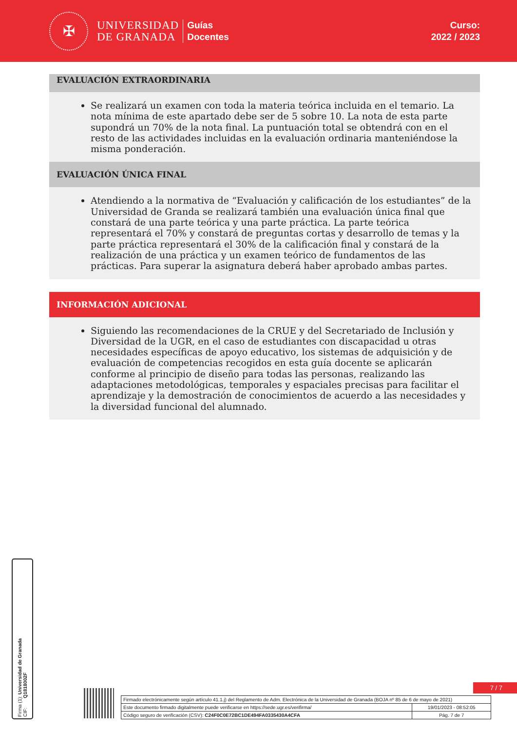✠
UNIVERSIDAD
DE GRANADA
Guías
Docentes
Curso:
2022 / 2023
EVALUACIÓN EXTRAORDINARIA
Se realizará un examen con toda la materia teórica incluida en el temario. La nota mínima de este apartado debe ser de 5 sobre 10. La nota de esta parte supondrá un 70% de la nota final. La puntuación total se obtendrá con en el resto de las actividades incluidas en la evaluación ordinaria manteniéndose la misma ponderación.
EVALUACIÓN ÚNICA FINAL
Atendiendo a la normativa de “Evaluación y calificación de los estudiantes” de la Universidad de Granda se realizará también una evaluación única final que constará de una parte teórica y una parte práctica. La parte teórica representará el 70% y constará de preguntas cortas y desarrollo de temas y la parte práctica representará el 30% de la calificación final y constará de la realización de una práctica y un examen teórico de fundamentos de las prácticas. Para superar la asignatura deberá haber aprobado ambas partes.
INFORMACIÓN ADICIONAL
Siguiendo las recomendaciones de la CRUE y del Secretariado de Inclusión y Diversidad de la UGR, en el caso de estudiantes con discapacidad u otras necesidades específicas de apoyo educativo, los sistemas de adquisición y de evaluación de competencias recogidos en esta guía docente se aplicarán conforme al principio de diseño para todas las personas, realizando las adaptaciones metodológicas, temporales y espaciales precisas para facilitar el aprendizaje y la demostración de conocimientos de acuerdo a las necesidades y la diversidad funcional del alumnado.
Firma (1): Universidad de Granada
CIF: Q1818002F
7 / 7
| Firmado electrónicamente según artículo 41.1.j) del Reglamento de Adm. Electrónica de la Universidad de Granada (BOJA nº 85 de 6 de mayo de 2021) | |
| Este documento firmado digitalmente puede verificarse en https://sede.ugr.es/verifirma/ | 19/01/2023 - 08:52:05 |
| Código seguro de verificación (CSV): C24F0C0E72BC1DE494FA0335430A4CFA | Pág. 7 de 7 |